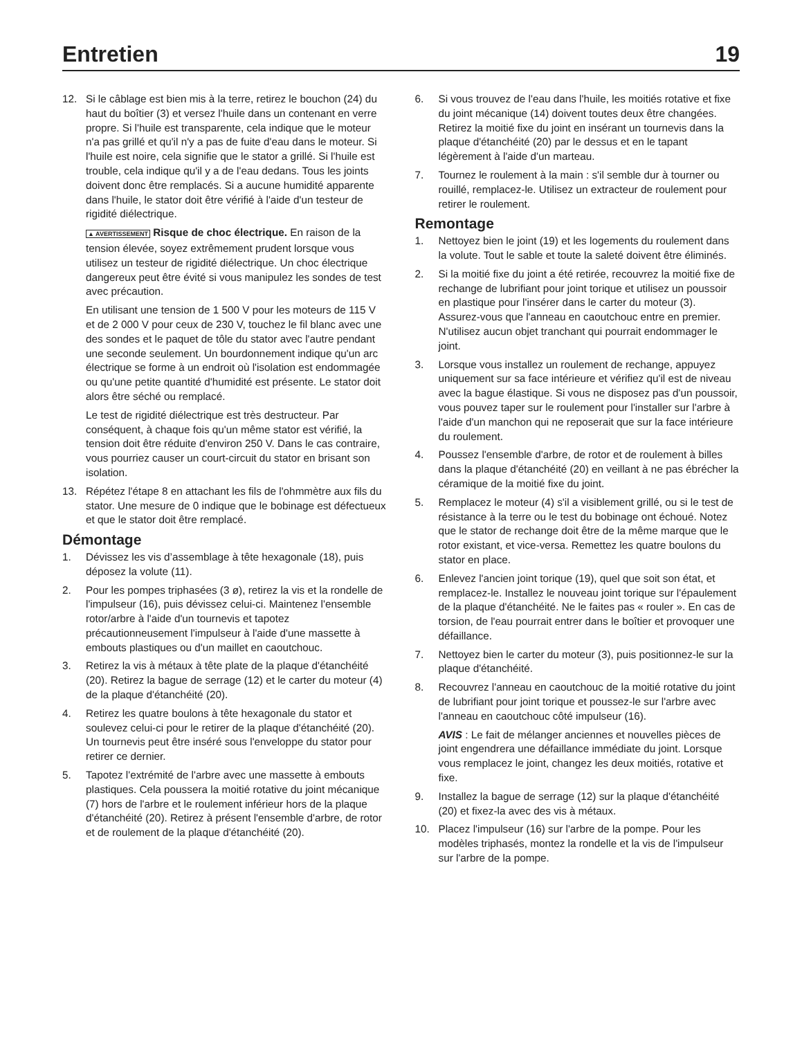Entretien 19
12. Si le câblage est bien mis à la terre, retirez le bouchon (24) du haut du boîtier (3) et versez l'huile dans un contenant en verre propre. Si l'huile est transparente, cela indique que le moteur n'a pas grillé et qu'il n'y a pas de fuite d'eau dans le moteur. Si l'huile est noire, cela signifie que le stator a grillé. Si l'huile est trouble, cela indique qu'il y a de l'eau dedans. Tous les joints doivent donc être remplacés. Si a aucune humidité apparente dans l'huile, le stator doit être vérifié à l'aide d'un testeur de rigidité diélectrique.
▲ AVERTISSEMENT Risque de choc électrique. En raison de la tension élevée, soyez extrêmement prudent lorsque vous utilisez un testeur de rigidité diélectrique. Un choc électrique dangereux peut être évité si vous manipulez les sondes de test avec précaution.
En utilisant une tension de 1 500 V pour les moteurs de 115 V et de 2 000 V pour ceux de 230 V, touchez le fil blanc avec une des sondes et le paquet de tôle du stator avec l'autre pendant une seconde seulement. Un bourdonnement indique qu'un arc électrique se forme à un endroit où l'isolation est endommagée ou qu'une petite quantité d'humidité est présente. Le stator doit alors être séché ou remplacé.
Le test de rigidité diélectrique est très destructeur. Par conséquent, à chaque fois qu'un même stator est vérifié, la tension doit être réduite d'environ 250 V. Dans le cas contraire, vous pourriez causer un court-circuit du stator en brisant son isolation.
13. Répétez l'étape 8 en attachant les fils de l'ohmmètre aux fils du stator. Une mesure de 0 indique que le bobinage est défectueux et que le stator doit être remplacé.
Démontage
1. Dévissez les vis d’assemblage à tête hexagonale (18), puis déposez la volute (11).
2. Pour les pompes triphasées (3 ø), retirez la vis et la rondelle de l'impulseur (16), puis dévissez celui-ci. Maintenez l'ensemble rotor/arbre à l'aide d'un tournevis et tapotez précautionneusement l'impulseur à l'aide d'une massette à embouts plastiques ou d'un maillet en caoutchouc.
3. Retirez la vis à métaux à tête plate de la plaque d'étanchéité (20). Retirez la bague de serrage (12) et le carter du moteur (4) de la plaque d'étanchéité (20).
4. Retirez les quatre boulons à tête hexagonale du stator et soulevez celui-ci pour le retirer de la plaque d'étanchéité (20). Un tournevis peut être inséré sous l'enveloppe du stator pour retirer ce dernier.
5. Tapotez l'extrémité de l'arbre avec une massette à embouts plastiques. Cela poussera la moitié rotative du joint mécanique (7) hors de l'arbre et le roulement inférieur hors de la plaque d'étanchéité (20). Retirez à présent l'ensemble d'arbre, de rotor et de roulement de la plaque d'étanchéité (20).
6. Si vous trouvez de l'eau dans l'huile, les moitiés rotative et fixe du joint mécanique (14) doivent toutes deux être changées. Retirez la moitié fixe du joint en insérant un tournevis dans la plaque d'étanchéité (20) par le dessus et en le tapant légèrement à l'aide d'un marteau.
7. Tournez le roulement à la main : s'il semble dur à tourner ou rouillé, remplacez-le. Utilisez un extracteur de roulement pour retirer le roulement.
Remontage
1. Nettoyez bien le joint (19) et les logements du roulement dans la volute. Tout le sable et toute la saleté doivent être éliminés.
2. Si la moitié fixe du joint a été retirée, recouvrez la moitié fixe de rechange de lubrifiant pour joint torique et utilisez un poussoir en plastique pour l'insérer dans le carter du moteur (3). Assurez-vous que l'anneau en caoutchouc entre en premier. N'utilisez aucun objet tranchant qui pourrait endommager le joint.
3. Lorsque vous installez un roulement de rechange, appuyez uniquement sur sa face intérieure et vérifiez qu'il est de niveau avec la bague élastique. Si vous ne disposez pas d'un poussoir, vous pouvez taper sur le roulement pour l'installer sur l'arbre à l'aide d'un manchon qui ne reposerait que sur la face intérieure du roulement.
4. Poussez l'ensemble d'arbre, de rotor et de roulement à billes dans la plaque d'étanchéité (20) en veillant à ne pas ébrécher la céramique de la moitié fixe du joint.
5. Remplacez le moteur (4) s'il a visiblement grillé, ou si le test de résistance à la terre ou le test du bobinage ont échoué. Notez que le stator de rechange doit être de la même marque que le rotor existant, et vice-versa. Remettez les quatre boulons du stator en place.
6. Enlevez l'ancien joint torique (19), quel que soit son état, et remplacez-le. Installez le nouveau joint torique sur l'épaulement de la plaque d'étanchéité. Ne le faites pas « rouler ». En cas de torsion, de l'eau pourrait entrer dans le boîtier et provoquer une défaillance.
7. Nettoyez bien le carter du moteur (3), puis positionnez-le sur la plaque d'étanchéité.
8. Recouvrez l'anneau en caoutchouc de la moitié rotative du joint de lubrifiant pour joint torique et poussez-le sur l'arbre avec l'anneau en caoutchouc côté impulseur (16).
AVIS : Le fait de mélanger anciennes et nouvelles pièces de joint engendrera une défaillance immédiate du joint. Lorsque vous remplacez le joint, changez les deux moitiés, rotative et fixe.
9. Installez la bague de serrage (12) sur la plaque d'étanchéité (20) et fixez-la avec des vis à métaux.
10. Placez l'impulseur (16) sur l'arbre de la pompe. Pour les modèles triphasés, montez la rondelle et la vis de l'impulseur sur l'arbre de la pompe.